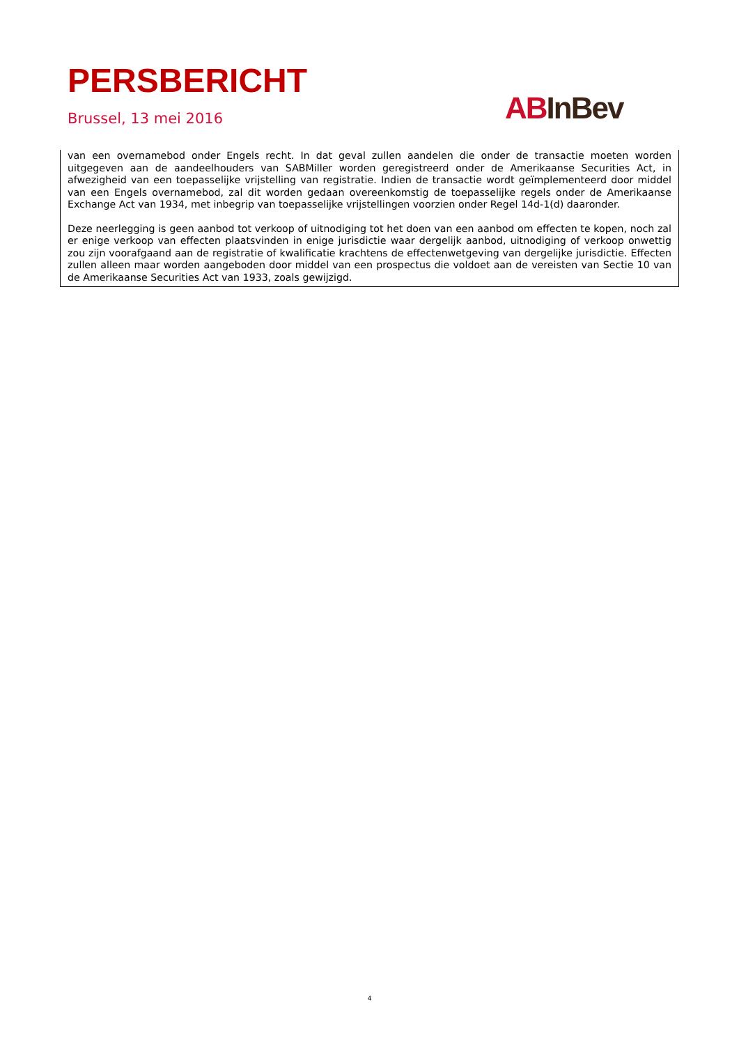PERSBERICHT
Brussel, 13 mei 2016 AB InBev
van een overnamebod onder Engels recht. In dat geval zullen aandelen die onder de transactie moeten worden uitgegeven aan de aandeelhouders van SABMiller worden geregistreerd onder de Amerikaanse Securities Act, in afwezigheid van een toepasselijke vrijstelling van registratie. Indien de transactie wordt geïmplementeerd door middel van een Engels overnamebod, zal dit worden gedaan overeenkomstig de toepasselijke regels onder de Amerikaanse Exchange Act van 1934, met inbegrip van toepasselijke vrijstellingen voorzien onder Regel 14d-1(d) daaronder.
Deze neerlegging is geen aanbod tot verkoop of uitnodiging tot het doen van een aanbod om effecten te kopen, noch zal er enige verkoop van effecten plaatsvinden in enige jurisdictie waar dergelijk aanbod, uitnodiging of verkoop onwettig zou zijn voorafgaand aan de registratie of kwalificatie krachtens de effectenwetgeving van dergelijke jurisdictie. Effecten zullen alleen maar worden aangeboden door middel van een prospectus die voldoet aan de vereisten van Sectie 10 van de Amerikaanse Securities Act van 1933, zoals gewijzigd.
4